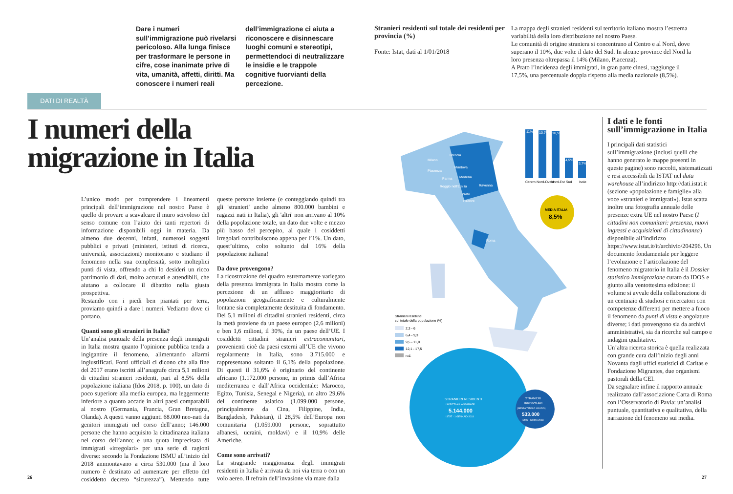Dare i numeri sull’immigrazione può rivelarsi pericoloso. Alla lunga finisce per trasformare le persone in cifre, cose inanimate prive di vita, umanità, affetti, diritti. Ma conoscere i numeri reali
dell’immigrazione ci aiuta a riconoscere e disinnescare luoghi comuni e stereotipi, permettendoci di neutralizzare le insidie e le trappole cognitive fuorvianti della percezione.
Stranieri residenti sul totale dei residenti per provincia (%)
Fonte: Istat, dati al 1/01/2018
La mappa degli stranieri residenti sul territorio italiano mostra l’estrema variabilità della loro distribuzione nel nostro Paese.
Le comunità di origine straniera si concentrano al Centro e al Nord, dove superano il 10%, due volte il dato del Sud. In alcune province del Nord la loro presenza oltrepassa il 14% (Milano, Piacenza).
A Prato l’incidenza degli immigrati, in gran parte cinesi, raggiunge il 17,5%, una percentuale doppia rispetto alla media nazionale (8,5%).
DATI DI REALTÀ
I numeri della
migrazione in Italia
L’unico modo per comprendere i lineamenti principali dell’immigrazione nel nostro Paese è quello di provare a scavalcare il muro scivoloso del senso comune con l’aiuto dei tanti repertori di informazione disponibili oggi in materia. Da almeno due decenni, infatti, numerosi soggetti pubblici e privati (ministeri, istituti di ricerca, università, associazioni) monitorano e studiano il fenomeno nella sua complessità, sotto molteplici punti di vista, offrendo a chi lo desideri un ricco patrimonio di dati, molto accurati e attendibili, che aiutano a collocare il dibattito nella giusta prospettiva.
Restando con i piedi ben piantati per terra, proviamo quindi a dare i numeri. Vediamo dove ci portano.
Quanti sono gli stranieri in Italia?
Un’analisi puntuale della presenza degli immigrati in Italia mostra quanto l’opinione pubblica tenda a ingigantire il fenomeno, alimentando allarmi ingiustificati. Fonti ufficiali ci dicono che alla fine del 2017 erano iscritti all’anagrafe circa 5,1 milioni di cittadini stranieri residenti, pari al 8,5% della popolazione italiana (Idos 2018, p. 100), un dato di poco superiore alla media europea, ma leggermente inferiore a quanto accade in altri paesi comparabili al nostro (Germania, Francia, Gran Bretagna, Olanda). A questi vanno aggiunti 68.000 neo-nati da genitori immigrati nel corso dell’anno; 146.000 persone che hanno acquisito la cittadinanza italiana nel corso dell’anno; e una quota imprecisata di immigrati «irregolari» per una serie di ragioni diverse: secondo la Fondazione ISMU all’inizio del 2018 ammontavano a circa 530.000 (ma il loro numero è destinato ad aumentare per effetto del cosiddetto decreto “sicurezza”). Mettendo tutte queste persone insieme (e conteggiando quindi tra gli 'stranieri' anche almeno 800.000 bambini e ragazzi nati in Italia), gli 'altri' non arrivano al 10% della popolazione totale, un dato due volte e mezzo più basso del percepito, al quale i cosiddetti irregolari contribuiscono appena per l’1%. Un dato, quest’ultimo, colto soltanto dal 16% della popolazione italiana!
Da dove provengono?
La ricostruzione del quadro estremamente variegato della presenza immigrata in Italia mostra come la percezione di un afflusso maggioritario di popolazioni geograficamente e culturalmente lontane sia completamente destituita di fondamento. Dei 5,1 milioni di cittadini stranieri residenti, circa la metà proviene da un paese europeo (2,6 milioni) e ben 1,6 milioni, il 30%, da un paese dell’UE. I cosiddetti cittadini stranieri extracomunitari, provenienti cioè da paesi esterni all’UE che vivono regolarmente in Italia, sono 3.715.000 e rappresentano soltanto il 6,1% della popolazione. Di questi il 31,6% è originario del continente africano (1.172.000 persone, in primis dall’Africa mediterranea e dall’Africa occidentale: Marocco, Egitto, Tunisia, Senegal e Nigeria), un altro 29,6% del continente asiatico (1.099.000 persone, principalmente da Cina, Filippine, India, Bangladesh, Pakistan), il 28,5% dell’Europa non comunitaria (1.059.000 persone, soprattutto albanesi, ucraini, moldavi) e il 10,9% delle Americhe.
Come sono arrivati?
La stragrande maggioranza degli immigrati residenti in Italia è arrivata da noi via terra o con un volo aereo. Il refrain dell’invasione via mare dalla
Milano
Brescia
Mantova
Piacenza
Parma
Modena
Reggio nell'Emilia
Ravenna
Prato
Firenze
Roma
11%
10,7%
10,5%
4,5%
3,7%
Centro
Nord-Ovest
Nord-Est
Sud
Isole
MEDIA ITALIA
8,5%
Stranieri residenti
sul totale della popolazione (%)
2,3 - 6
6,4 - 9,3
9,5 - 11,8
12,1 - 17,5
n.d.
STRANIERI RESIDENTI
ISCRITTI ALL'ANAGRAFE
5.144.000
ISTAT · 1 GENNAIO 2018
STRANIERI
IRREGOLARI
(SENZA TITOLO VALIDO)
533.000
ISMU · STIMA 2018
I dati e le fonti sull’immigrazione in Italia
I principali dati statistici sull’immigrazione (inclusi quelli che hanno generato le mappe presenti in queste pagine) sono raccolti, sistematizzati e resi accessibili da ISTAT nel data warehouse all’indirizzo http://dati.istat.it (sezione «popolazione e famiglie» alla voce «stranieri e immigrati»). Istat scatta inoltre una fotografia annuale delle presenze extra UE nel nostro Paese (I cittadini non comunitari: presenza, nuovi ingressi e acquisizioni di cittadinanza) disponibile all’indirizzo https://www.istat.it/it/archivio/204296. Un documento fondamentale per leggere l’evoluzione e l’articolazione del fenomeno migratorio in Italia è il Dossier statistico Immigrazione curato da IDOS e giunto alla ventottesima edizione: il volume si avvale della collaborazione di un centinaio di studiosi e ricercatori con competenze differenti per mettere a fuoco il fenomeno da punti di vista e angolature diverse; i dati provengono sia da archivi amministrativi, sia da ricerche sul campo e indagini qualitative.
Un’altra ricerca storica è quella realizzata con grande cura dall’inizio degli anni Novanta dagli uffici statistici di Caritas e Fondazione Migrantes, due organismi pastorali della CEI.
Da segnalare infine il rapporto annuale realizzato dall’associazione Carta di Roma con l’Osservatorio di Pavia: un’analisi puntuale, quantitativa e qualitativa, della narrazione del fenomeno sui media.
26 27